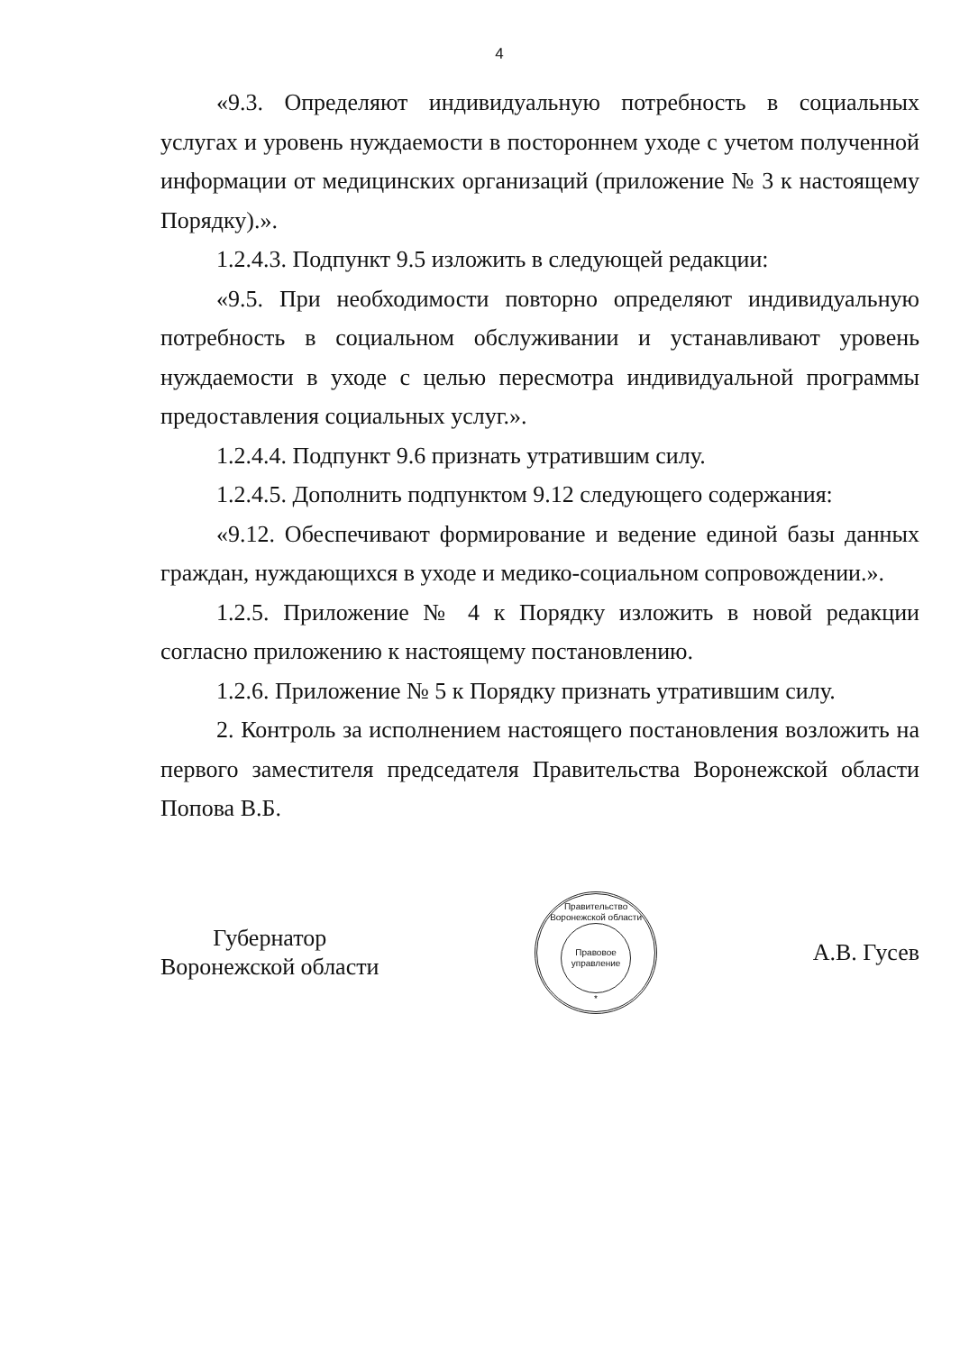4
«9.3. Определяют индивидуальную потребность в социальных услугах и уровень нуждаемости в постороннем уходе с учетом полученной информации от медицинских организаций (приложение № 3 к настоящему Порядку).».
1.2.4.3. Подпункт 9.5 изложить в следующей редакции:
«9.5. При необходимости повторно определяют индивидуальную потребность в социальном обслуживании и устанавливают уровень нуждаемости в уходе с целью пересмотра индивидуальной программы предоставления социальных услуг.».
1.2.4.4. Подпункт 9.6 признать утратившим силу.
1.2.4.5. Дополнить подпунктом 9.12 следующего содержания:
«9.12. Обеспечивают формирование и ведение единой базы данных граждан, нуждающихся в уходе и медико-социальном сопровождении.».
1.2.5. Приложение № 4 к Порядку изложить в новой редакции согласно приложению к настоящему постановлению.
1.2.6. Приложение № 5 к Порядку признать утратившим силу.
2. Контроль за исполнением настоящего постановления возложить на первого заместителя председателя Правительства Воронежской области Попова В.Б.
Губернатор
Воронежской области
Правительство Воронежской области
Правовое
управление
*
А.В. Гусев